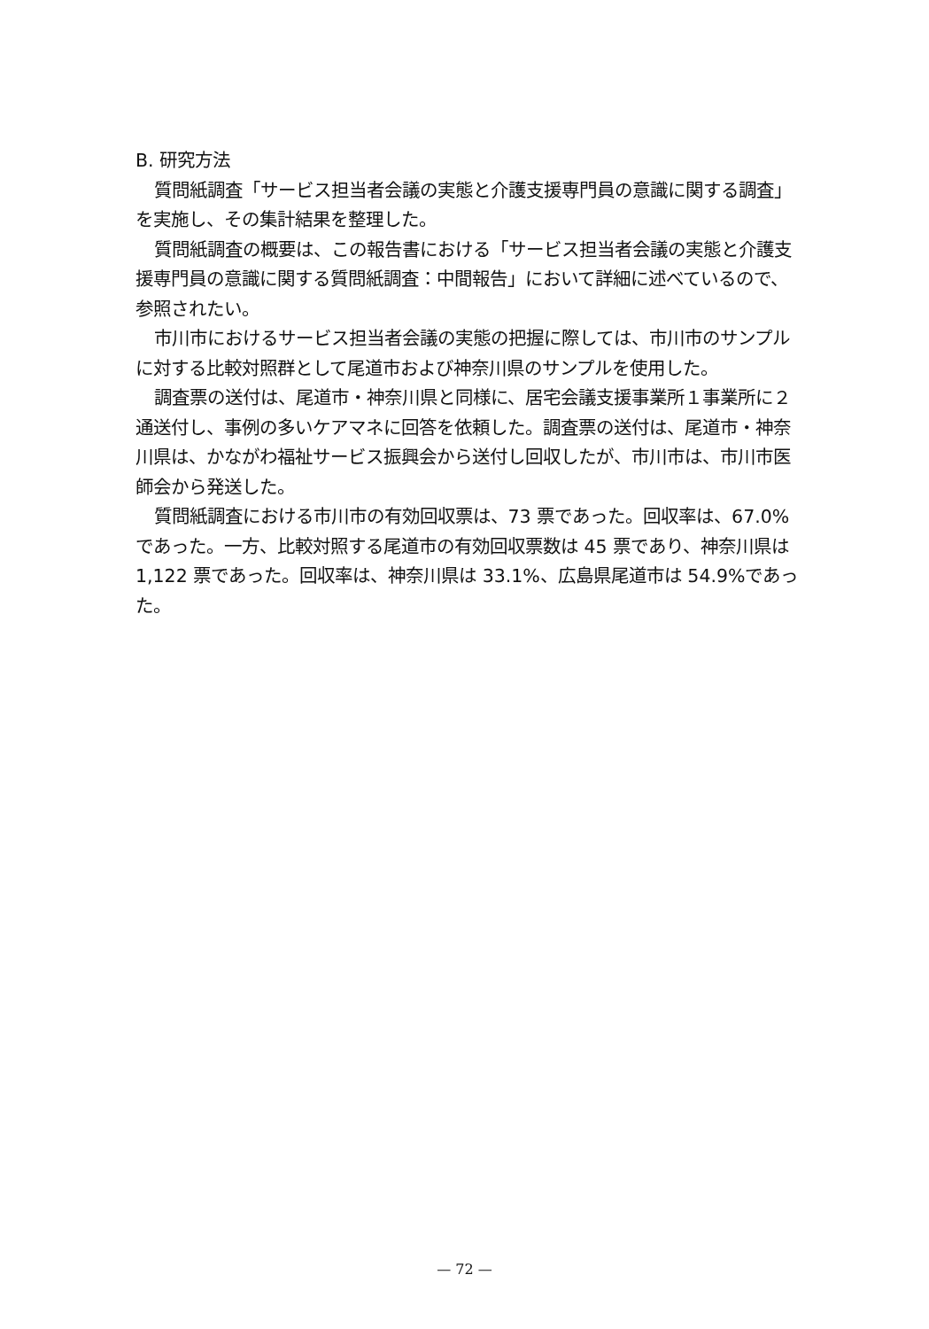B. 研究方法
質問紙調査「サービス担当者会議の実態と介護支援専門員の意識に関する調査」を実施し、その集計結果を整理した。
質問紙調査の概要は、この報告書における「サービス担当者会議の実態と介護支援専門員の意識に関する質問紙調査：中間報告」において詳細に述べているので、参照されたい。
市川市におけるサービス担当者会議の実態の把握に際しては、市川市のサンプルに対する比較対照群として尾道市および神奈川県のサンプルを使用した。
調査票の送付は、尾道市・神奈川県と同様に、居宅会議支援事業所１事業所に２通送付し、事例の多いケアマネに回答を依頼した。調査票の送付は、尾道市・神奈川県は、かながわ福祉サービス振興会から送付し回収したが、市川市は、市川市医師会から発送した。
質問紙調査における市川市の有効回収票は、73 票であった。回収率は、67.0%であった。一方、比較対照する尾道市の有効回収票数は 45 票であり、神奈川県は 1,122 票であった。回収率は、神奈川県は 33.1%、広島県尾道市は 54.9%であった。
— 72 —